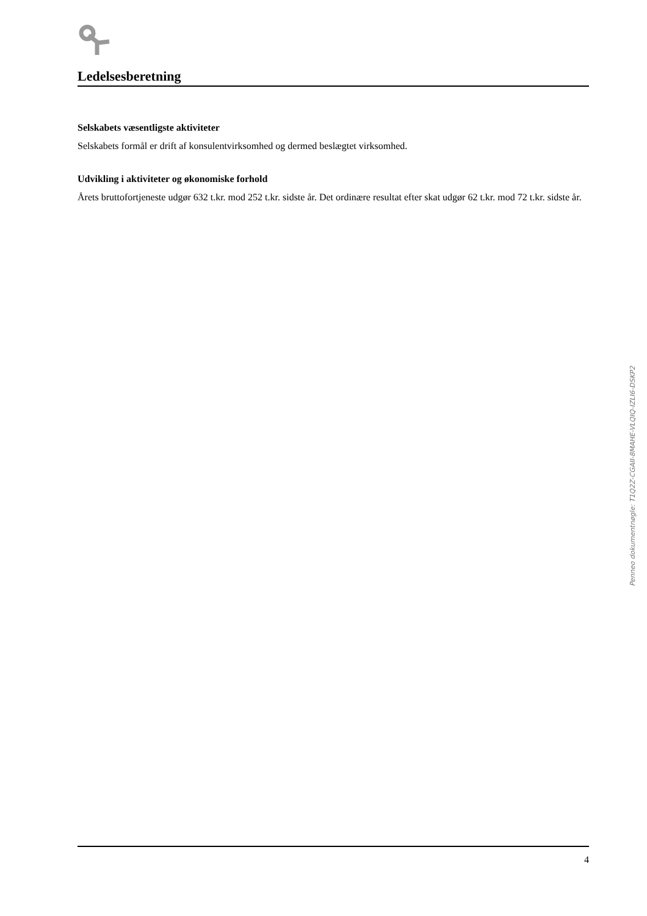Ledelsesberetning
Selskabets væsentligste aktiviteter
Selskabets formål er drift af konsulentvirksomhed og dermed beslægtet virksomhed.
Udvikling i aktiviteter og økonomiske forhold
Årets bruttofortjeneste udgør 632 t.kr. mod 252 t.kr. sidste år. Det ordinære resultat efter skat udgør 62 t.kr. mod 72 t.kr. sidste år.
Penneo dokumentnøgle: T1Q2Z-CGAII-8MAHE-VLQIQ-IZLI6-DSKP2
4